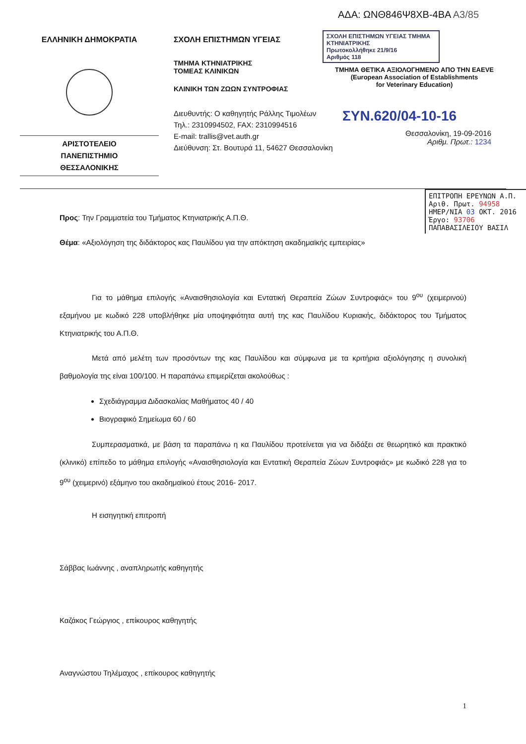ΑΔΑ: ΩΝΘ846Ψ8ΧΒ-4ΒΑ Α3/85
ΕΛΛΗΝΙΚΗ ΔΗΜΟΚΡΑΤΙΑ
ΑΡΙΣΤΟΤΕΛΕΙΟ
ΠΑΝΕΠΙΣΤΗΜΙΟ
ΘΕΣΣΑΛΟΝΙΚΗΣ
ΣΧΟΛΗ ΕΠΙΣΤΗΜΩΝ ΥΓΕΙΑΣ
ΤΜΗΜΑ ΚΤΗΝΙΑΤΡΙΚΗΣ
ΤΟΜΕΑΣ ΚΛΙΝΙΚΩΝ
ΚΛΙΝΙΚΗ ΤΩΝ ΖΩΩΝ ΣΥΝΤΡΟΦΙΑΣ
Διευθυντής: Ο καθηγητής Ράλλης Τιμολέων
Τηλ.: 2310994502, FAX: 2310994516
E-mail: trallis@vet.auth.gr
Διεύθυνση: Στ. Βουτυρά 11, 54627 Θεσσαλονίκη
ΣΧΟΛΗ ΕΠΙΣΤΗΜΩΝ ΥΓΕΙΑΣ ΤΜΗΜΑ ΚΤΗΝΙΑΤΡΙΚΗΣ
Πρωτοκολλήθηκε 21/9/16
Αριθμός 118
ΤΜΗΜΑ ΘΕΤΙΚΑ ΑΞΙΟΛΟΓΗΜΕΝΟ ΑΠΟ ΤΗΝ ΕΑΕVΕ
(European Association of Establishments
for Veterinary Education)
ΣΥΝ.620/04-10-16
Θεσσαλονίκη, 19-09-2016
Αριθμ. Πρωτ.: 1234
ΕΠΙΤΡΟΠΗ ΕΡΕΥΝΩΝ Α.Π.
Αριθ. Πρωτ. 94958
ΗΜΕΡ/ΝΙΑ 03 ΟΚΤ. 2016
Έργο: 93706
ΠΑΠΑΒΑΣΙΛΕΙΟΥ ΒΑΣΙΛ
Προς: Την Γραμματεία του Τμήματος Κτηνιατρικής Α.Π.Θ.
Θέμα: «Αξιολόγηση της διδάκτορος κας Παυλίδου για την απόκτηση ακαδημαϊκής εμπειρίας»
Για το μάθημα επιλογής «Αναισθησιολογία και Εντατική Θεραπεία Ζώων Συντροφιάς» του 9<sup>ου</sup> (χειμερινού) εξαμήνου με κωδικό 228 υποβλήθηκε μία υποψηφιότητα αυτή της κας Παυλίδου Κυριακής, διδάκτορος του Τμήματος Κτηνιατρικής του Α.Π.Θ.
Μετά από μελέτη των προσόντων της κας Παυλίδου και σύμφωνα με τα κριτήρια αξιολόγησης η συνολική βαθμολογία της είναι 100/100. Η παραπάνω επιμερίζεται ακολούθως :
Σχεδιάγραμμα Διδασκαλίας Μαθήματος 40 / 40
Βιογραφικό Σημείωμα 60 / 60
Συμπερασματικά, με βάση τα παραπάνω η κα Παυλίδου προτείνεται για να διδάξει σε θεωρητικό και πρακτικό (κλινικό) επίπεδο το μάθημα επιλογής «Αναισθησιολογία και Εντατική Θεραπεία Ζώων Συντροφιάς» με κωδικό 228 για το 9<sup>ου</sup> (χειμερινό) εξάμηνο του ακαδημαϊκού έτους 2016- 2017.
Η εισηγητική επιτροπή
Σάββας Ιωάννης , αναπληρωτής καθηγητής
Καζάκος Γεώργιος , επίκουρος καθηγητής
Αναγνώστου Τηλέμαχος , επίκουρος καθηγητής
1